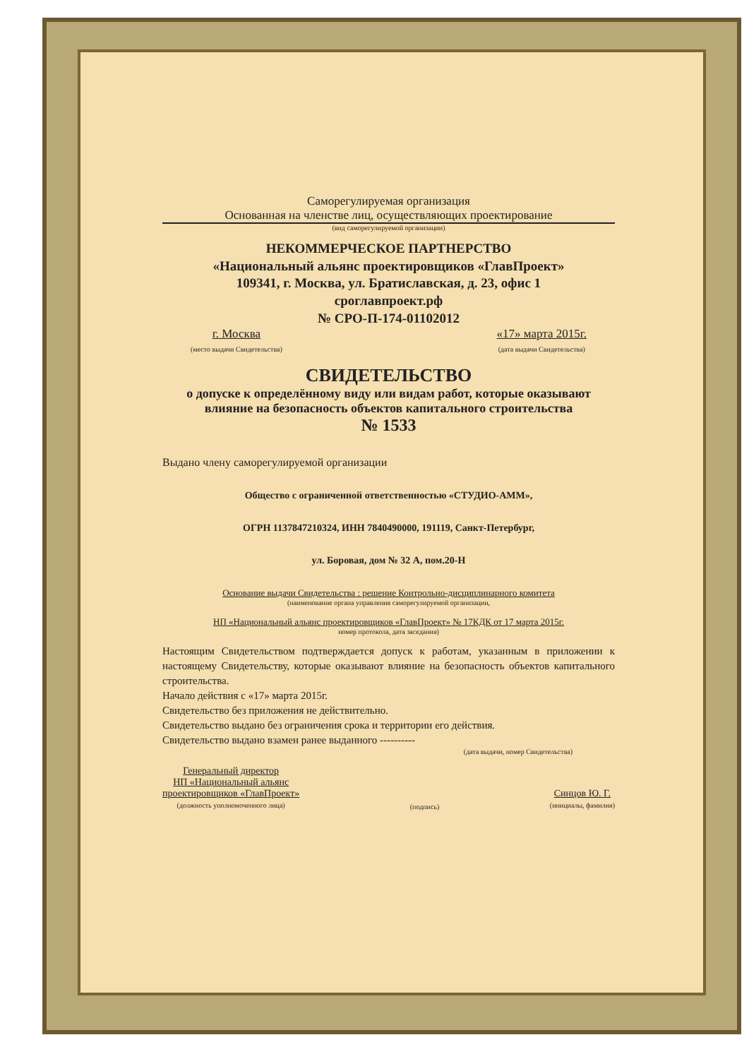Саморегулируемая организация
Основанная на членстве лиц, осуществляющих проектирование
(вид саморегулируемой организации)
НЕКОММЕРЧЕСКОЕ ПАРТНЕРСТВО
«Национальный альянс проектировщиков «ГлавПроект»
109341, г. Москва, ул. Братиславская, д. 23, офис 1
сроглавпроект.рф
№ СРО-П-174-01102012
г. Москва
(место выдачи Свидетельства)
«17» марта 2015г.
(дата выдачи Свидетельства)
СВИДЕТЕЛЬСТВО
о допуске к определённому виду или видам работ, которые оказывают влияние на безопасность объектов капитального строительства
№ 1533
Выдано члену саморегулируемой организации
Общество с ограниченной ответственностью «СТУДИО-АММ»,
ОГРН 1137847210324, ИНН 7840490000, 191119, Санкт-Петербург,
ул. Боровая, дом № 32 А, пом.20-Н
Основание выдачи Свидетельства : решение Контрольно-дисциплинарного комитета
(наименование органа управления саморегулируемой организации,
НП «Национальный альянс проектировщиков «ГлавПроект» № 17КДК от 17 марта 2015г.
номер протокола, дата заседания)
Настоящим Свидетельством подтверждается допуск к работам, указанным в приложении к настоящему Свидетельству, которые оказывают влияние на безопасность объектов капитального строительства.
Начало действия с «17» марта 2015г.
Свидетельство без приложения не действительно.
Свидетельство выдано без ограничения срока и территории его действия.
Свидетельство выдано взамен ранее выданного ----------
(дата выдачи, номер Свидетельства)
Генеральный директор
НП «Национальный альянс
проектировщиков «ГлавПроект»
(должность уполномоченного лица)
(подпись)
Синцов Ю. Г.
(инициалы, фамилия)